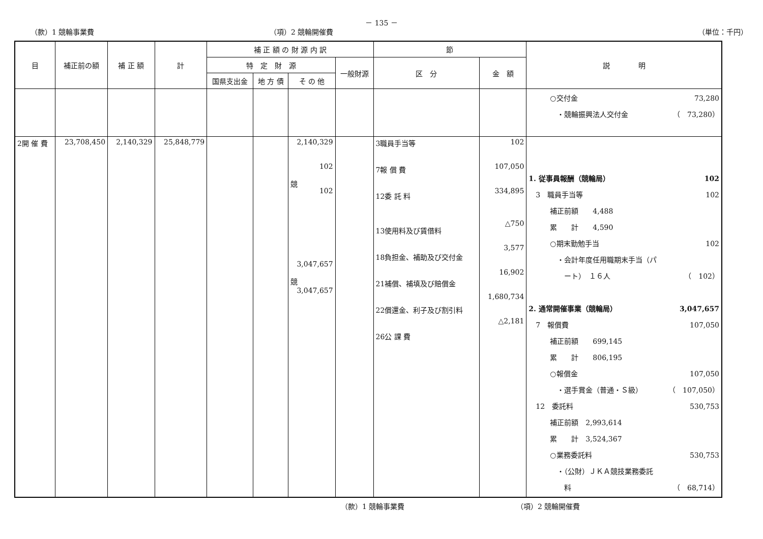－ 135 －
（款）1 競輪事業費 （項）2 競輪開催費 （単位：千円）
| 目 | 補正前の額 | 補 正 額 | 計 | 補 正 額 の 財 源 内 訳 | | | | 節 | | 説 明 |
| --- | --- | --- | --- | --- | --- | --- | --- | --- | --- | --- |
| | | | | 特 定 財 源 | | | 一般財源 | 区 分 | 金 額 | |
| | | | | 国県支出金 | 地 方 債 | そ の 他 | | | | |
| | | | | | | | | | | ○交付金 73,280 ・競輪振興法人交付金 （ 73,280） |
| 2開 催 費 | 23,708,450 | 2,140,329 | 25,848,779 | | | 2,140,329 102 競 102 3,047,657 競 3,047,657 | | 3職員手当等 7報 償 費 12委 託 料 13使用料及び賃借料 18負担金、補助及び交付金 21補償、補填及び賠償金 22償還金、利子及び割引料 26公 課 費 | 102 107,050 334,895 △750 3,577 16,902 1,680,734 △2,181 | 1. 従事員報酬（競輪局） 102 3 職員手当等 102 補正前額 4,488 累 計 4,590 ○期末勤勉手当 102 ・会計年度任用職期末手当（パ ート） １６人 （ 102） 2. 通常開催事業（競輪局） 3,047,657 7 報償費 107,050 補正前額 699,145 累 計 806,195 ○報償金 107,050 ・選手賞金（普通・Ｓ級） （ 107,050） 12 委託料 530,753 補正前額 2,993,614 累 計 3,524,367 ○業務委託料 530,753 ・（公財）ＪＫＡ競技業務委託 料 （ 68,714） |
（款）1 競輪事業費 （項）2 競輪開催費